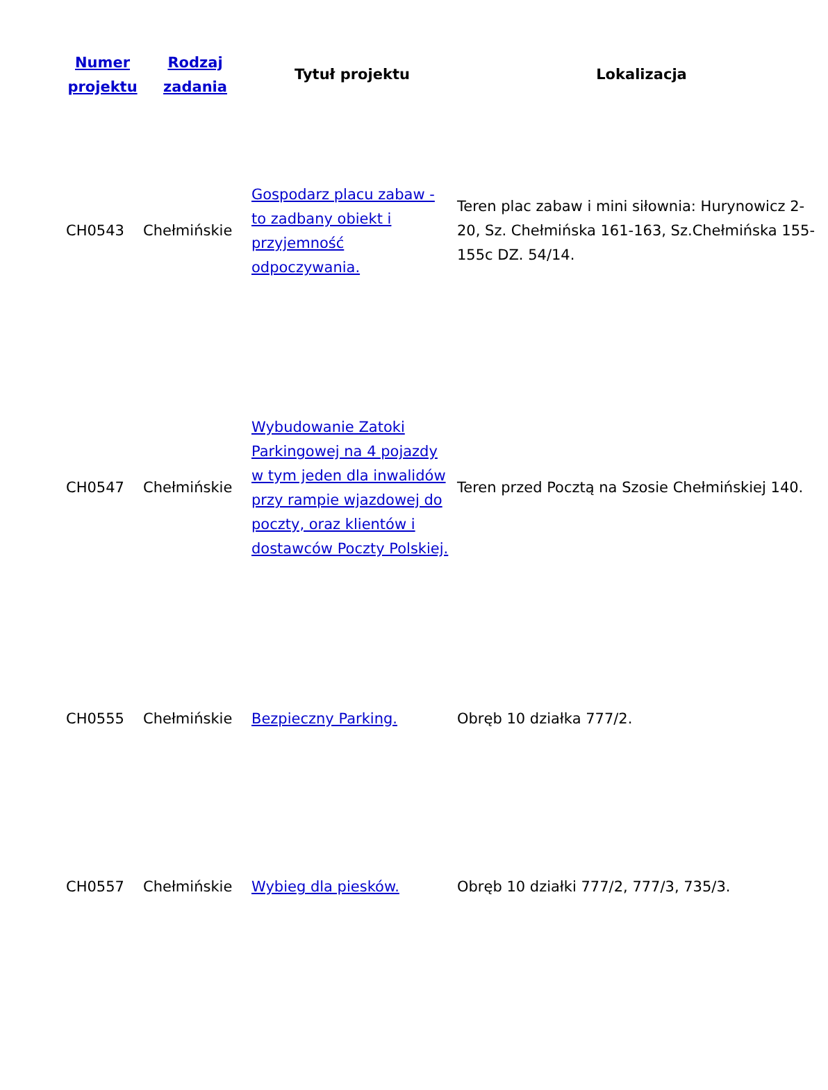| Numer projektu | Rodzaj zadania | Tytuł projektu | Lokalizacja |
| --- | --- | --- | --- |
| CH0543 | Chełmińskie | Gospodarz placu zabaw - to zadbany obiekt i przyjemność odpoczywania. | Teren plac zabaw i mini siłownia: Hurynowicz 2-20, Sz. Chełmińska 161-163, Sz.Chełmińska 155-155c DZ. 54/14. |
| CH0547 | Chełmińskie | Wybudowanie Zatoki Parkingowej na 4 pojazdy w tym jeden dla inwalidów przy rampie wjazdowej do poczty, oraz klientów i dostawców Poczty Polskiej. | Teren przed Pocztą na Szosie Chełmińskiej 140. |
| CH0555 | Chełmińskie | Bezpieczny Parking. | Obręb 10 działka 777/2. |
| CH0557 | Chełmińskie | Wybieg dla piesków. | Obręb 10 działki 777/2, 777/3, 735/3. |